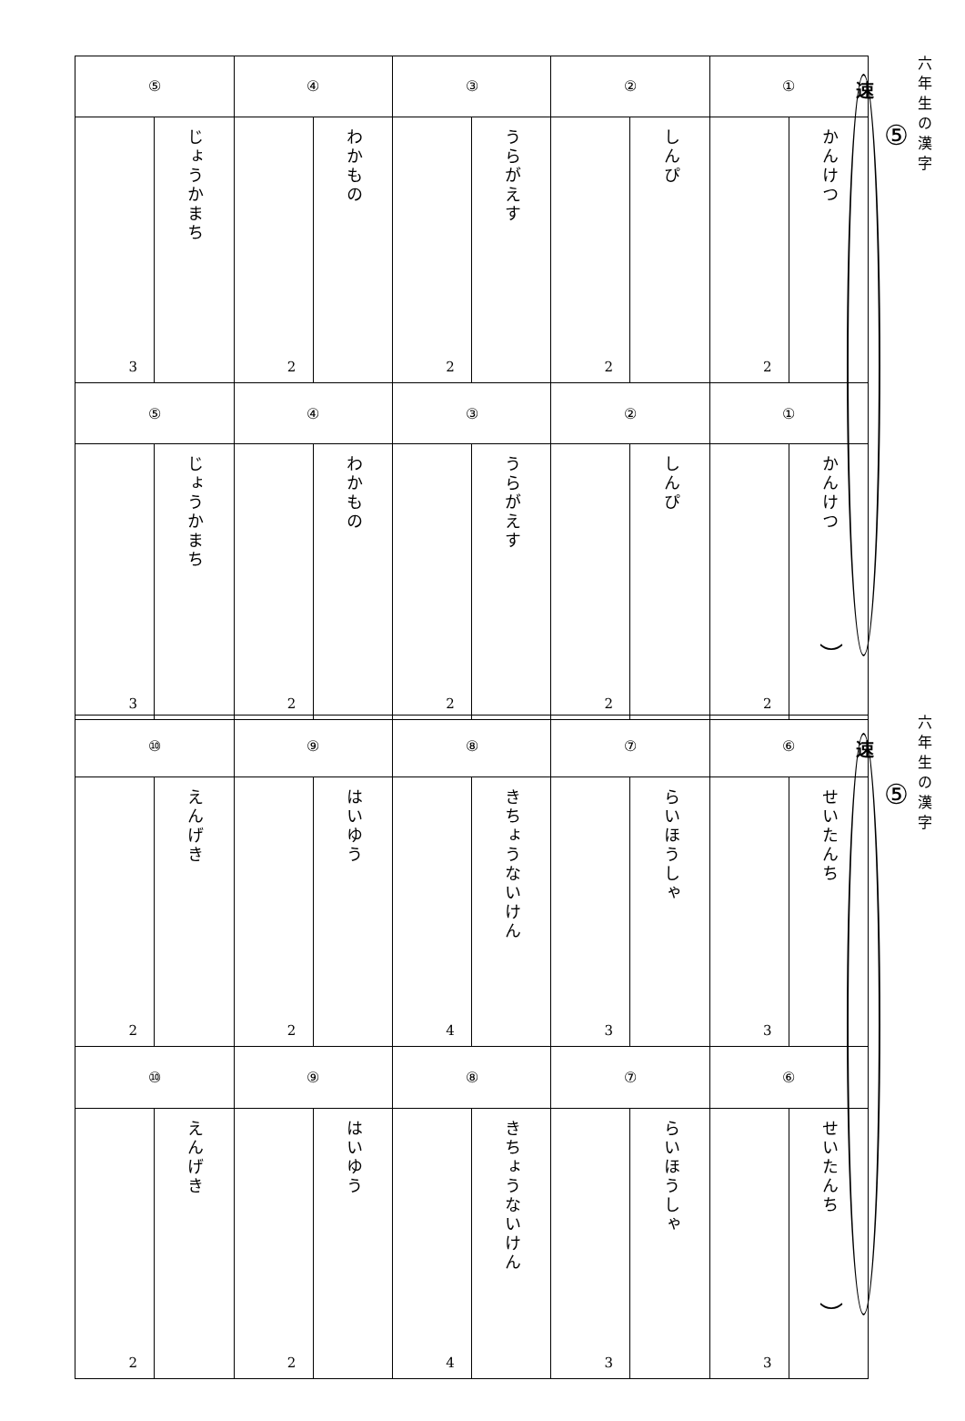六年生の漢字
⑤
速
）
| ① | | ② | | ③ | | ④ | | ⑤ | |
| かんけつ | 2 | しんぴ | 2 | うらがえす | 2 | わかもの | 2 | じょうかまち | 3 |
| ① | | ② | | ③ | | ④ | | ⑤ | |
| かんけつ | 2 | しんぴ | 2 | うらがえす | 2 | わかもの | 2 | じょうかまち | 3 |
六年生の漢字
⑤
速
）
| ⑥ | | ⑦ | | ⑧ | | ⑨ | | ⑩ | |
| せいたんち | 3 | らいほうしゃ | 3 | きちょうないけん | 4 | はいゆう | 2 | えんげき | 2 |
| ⑥ | | ⑦ | | ⑧ | | ⑨ | | ⑩ | |
| せいたんち | 3 | らいほうしゃ | 3 | きちょうないけん | 4 | はいゆう | 2 | えんげき | 2 |